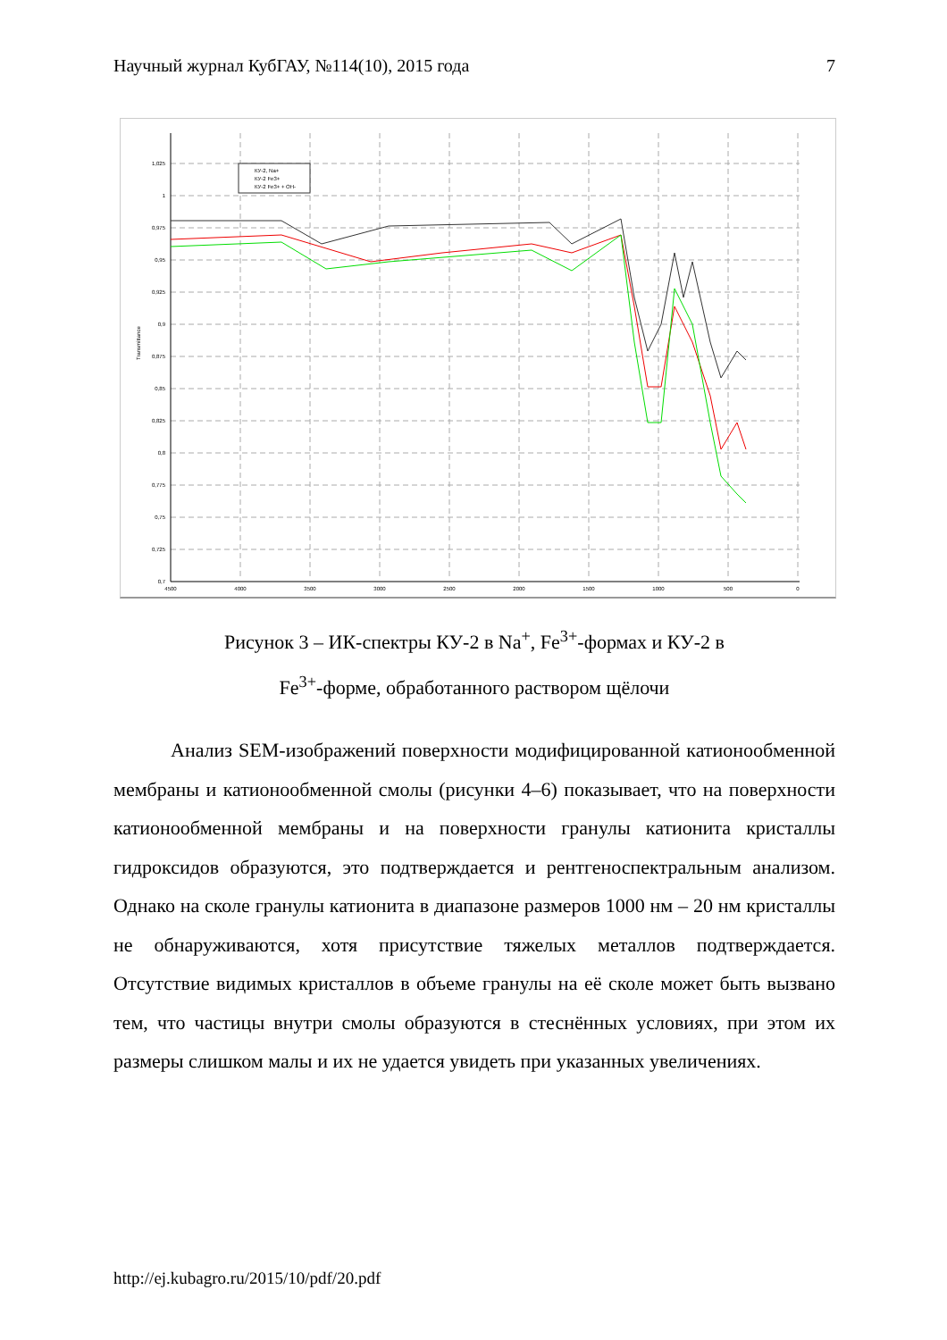Научный журнал КубГАУ, №114(10), 2015 года 7
КУ-2, Na+
КУ-2 Fe3+
КУ-2 Fe3+ + OH-
1,025
1
0,975
0,95
0,925
0,9
0,875
0,85
0,825
0,8
0,775
0,75
0,725
0,7
4500
4000
3500
3000
2500
2000
1500
1000
500
0
Transmittance
Рисунок 3 – ИК-спектры КУ-2 в Na<sup>+</sup>, Fe<sup>3+</sup>-формах и КУ-2 в
Fe<sup>3+</sup>-форме, обработанного раствором щёлочи
Анализ SEM-изображений поверхности модифицированной катио­нообменной мембраны и катионообменной смолы (рисунки 4–6) показыва­ет, что на поверхности катионообменной мембраны и на поверхности гра­нулы катионита кристаллы гидроксидов образуются, это подтверждается и рентгеноспектральным анализом. Однако на сколе гранулы катионита в диапазоне размеров 1000 нм – 20 нм кристаллы не обнаруживаются, хотя присутствие тяжелых металлов подтверждается. Отсутствие видимых кри­сталлов в объеме гранулы на её сколе может быть вызвано тем, что части­цы внутри смолы образуются в стеснённых условиях, при этом их размеры слишком малы и их не удается увидеть при указанных увеличениях.
http://ej.kubagro.ru/2015/10/pdf/20.pdf